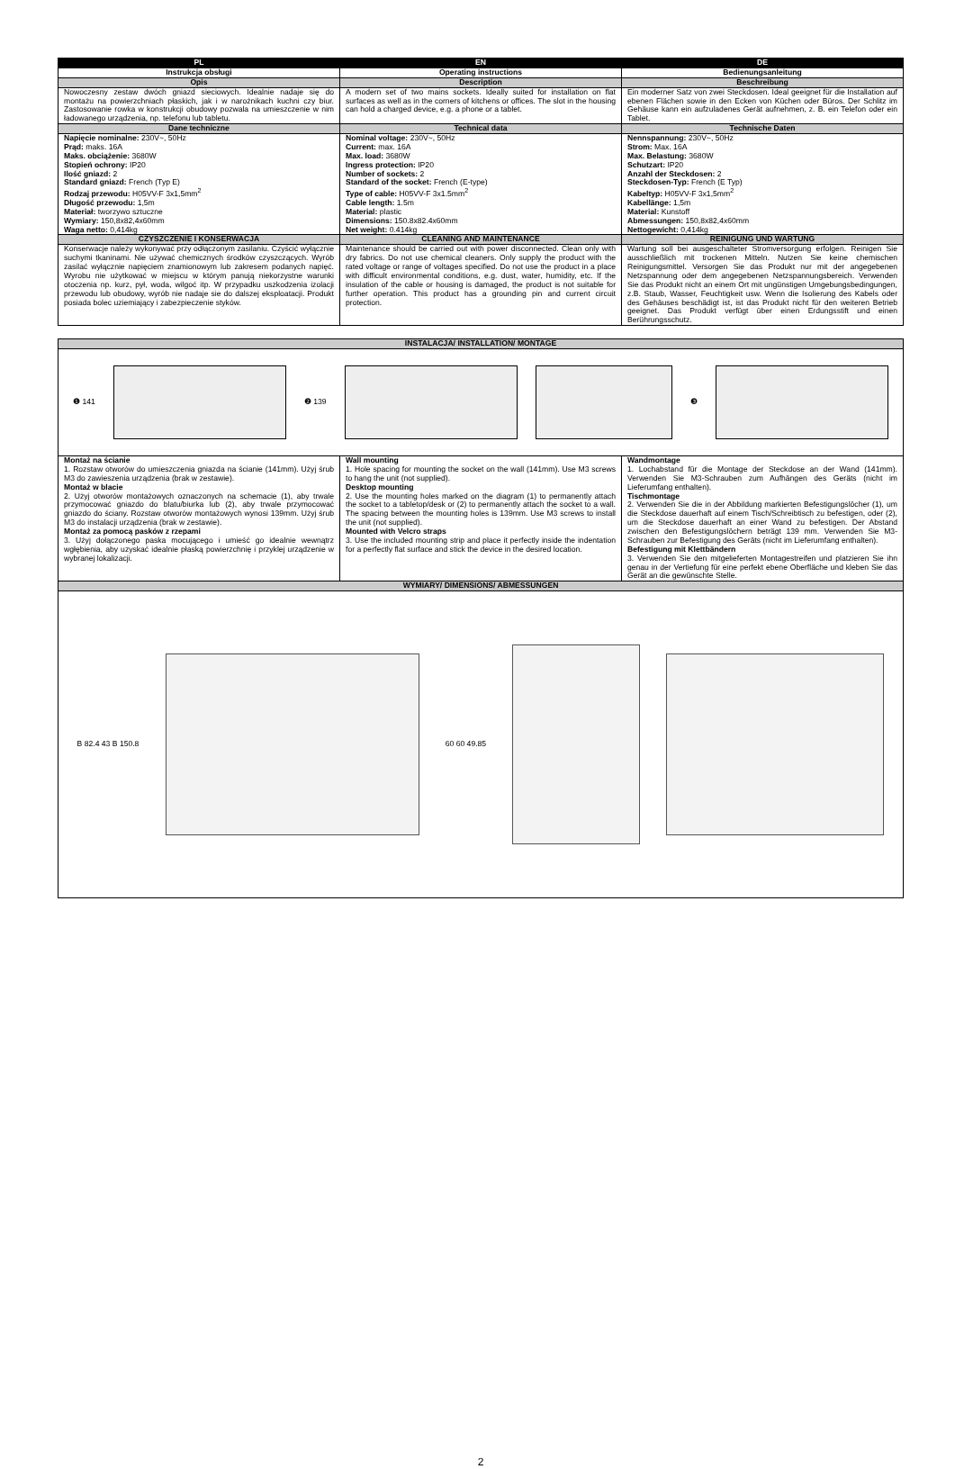| PL | EN | DE |
| --- | --- | --- |
| Instrukcja obsługi | Operating instructions | Bedienungsanleitung |
| Opis | Description | Beschreibung |
| Nowoczesny zestaw dwóch gniazd sieciowych. Idealnie nadaje się do montażu na powierzchniach płaskich, jak i w narożnikach kuchni czy biur. Zastosowanie rowka w konstrukcji obudowy pozwala na umieszczenie w nim ładowanego urządzenia, np. telefonu lub tabletu. | A modern set of two mains sockets. Ideally suited for installation on flat surfaces as well as in the corners of kitchens or offices. The slot in the housing can hold a charged device, e.g. a phone or a tablet. | Ein moderner Satz von zwei Steckdosen. Ideal geeignet für die Installation auf ebenen Flächen sowie in den Ecken von Küchen oder Büros. Der Schlitz im Gehäuse kann ein aufzuladenes Gerät aufnehmen, z. B. ein Telefon oder ein Tablet. |
| Dane techniczne | Technical data | Technische Daten |
| Napięcie nominalne: 230V~, 50Hz Prąd: maks. 16A Maks. obciążenie: 3680W Stopień ochrony: IP20 Ilość gniazd: 2 Standard gniazd: French (Typ E) Rodzaj przewodu: H05VV-F 3x1,5mm<sup>2</sup> Długość przewodu: 1,5m Materiał: tworzywo sztuczne Wymiary: 150,8x82,4x60mm Waga netto: 0,414kg | Nominal voltage: 230V~, 50Hz Current: max. 16A Max. load: 3680W Ingress protection: IP20 Number of sockets: 2 Standard of the socket: French (E-type) Type of cable: H05VV-F 3x1.5mm<sup>2</sup> Cable length: 1.5m Material: plastic Dimensions: 150.8x82.4x60mm Net weight: 0.414kg | Nennspannung: 230V~, 50Hz Strom: Max. 16A Max. Belastung: 3680W Schutzart: IP20 Anzahl der Steckdosen: 2 Steckdosen-Typ: French (E Typ) Kabeltyp: H05VV-F 3x1,5mm<sup>2</sup> Kabellänge: 1,5m Material: Kunstoff Abmessungen: 150,8x82,4x60mm Nettogewicht: 0,414kg |
| CZYSZCZENIE I KONSERWACJA | CLEANING AND MAINTENANCE | REINIGUNG UND WARTUNG |
| Konserwacje należy wykonywać przy odłączonym zasilaniu. Czyścić wyłącznie suchymi tkaninami. Nie używać chemicznych środków czyszczących. Wyrób zasilać wyłącznie napięciem znamionowym lub zakresem podanych napięć. Wyrobu nie użytkować w miejscu w którym panują niekorzystne warunki otoczenia np. kurz, pył, woda, wilgoć itp. W przypadku uszkodzenia izolacji przewodu lub obudowy, wyrób nie nadaje sie do dalszej eksploatacji. Produkt posiada bolec uziemiający i zabezpieczenie styków. | Maintenance should be carried out with power disconnected. Clean only with dry fabrics. Do not use chemical cleaners. Only supply the product with the rated voltage or range of voltages specified. Do not use the product in a place with difficult environmental conditions, e.g. dust, water, humidity, etc. If the insulation of the cable or housing is damaged, the product is not suitable for further operation. This product has a grounding pin and current circuit protection. | Wartung soll bei ausgeschalteter Stromversorgung erfolgen. Reinigen Sie ausschließlich mit trockenen Mitteln. Nutzen Sie keine chemischen Reinigungsmittel. Versorgen Sie das Produkt nur mit der angegebenen Netzspannung oder dem angegebenen Netzspannungsbereich. Verwenden Sie das Produkt nicht an einem Ort mit ungünstigen Umgebungsbedingungen, z.B. Staub, Wasser, Feuchtigkeit usw. Wenn die Isolierung des Kabels oder des Gehäuses beschädigt ist, ist das Produkt nicht für den weiteren Betrieb geeignet. Das Produkt verfügt über einen Erdungsstift und einen Berührungsschutz. |
| INSTALACJA/ INSTALLATION/ MONTAGE | | |
| --- | --- | --- |
| ❶ 141 ❷ 139 ❸ | | |
| Montaż na ścianie 1. Rozstaw otworów do umieszczenia gniazda na ścianie (141mm). Użyj śrub M3 do zawieszenia urządzenia (brak w zestawie). Montaż w blacie 2. Użyj otworów montażowych oznaczonych na schemacie (1), aby trwale przymocować gniazdo do blatu/biurka lub (2), aby trwale przymocować gniazdo do ściany. Rozstaw otworów montażowych wynosi 139mm. Użyj śrub M3 do instalacji urządzenia (brak w zestawie). Montaż za pomocą pasków z rzepami 3. Użyj dołączonego paska mocującego i umieść go idealnie wewnątrz wgłębienia, aby uzyskać idealnie płaską powierzchnię i przyklej urządzenie w wybranej lokalizacji. | Wall mounting 1. Hole spacing for mounting the socket on the wall (141mm). Use M3 screws to hang the unit (not supplied). Desktop mounting 2. Use the mounting holes marked on the diagram (1) to permanently attach the socket to a tabletop/desk or (2) to permanently attach the socket to a wall. The spacing between the mounting holes is 139mm. Use M3 screws to install the unit (not supplied). Mounted with Velcro straps 3. Use the included mounting strip and place it perfectly inside the indentation for a perfectly flat surface and stick the device in the desired location. | Wandmontage 1. Lochabstand für die Montage der Steckdose an der Wand (141mm). Verwenden Sie M3-Schrauben zum Aufhängen des Geräts (nicht im Lieferumfang enthalten). Tischmontage 2. Verwenden Sie die in der Abbildung markierten Befestigungslöcher (1), um die Steckdose dauerhaft auf einem Tisch/Schreibtisch zu befestigen, oder (2), um die Steckdose dauerhaft an einer Wand zu befestigen. Der Abstand zwischen den Befestigungslöchern beträgt 139 mm. Verwenden Sie M3-Schrauben zur Befestigung des Geräts (nicht im Lieferumfang enthalten). Befestigung mit Klettbändern 3. Verwenden Sie den mitgelieferten Montagestreifen und platzieren Sie ihn genau in der Vertiefung für eine perfekt ebene Oberfläche und kleben Sie das Gerät an die gewünschte Stelle. |
| WYMIARY/ DIMENSIONS/ ABMESSUNGEN | | |
| B 82.4 43 B 150.8 60 60 49.85 | | |
2